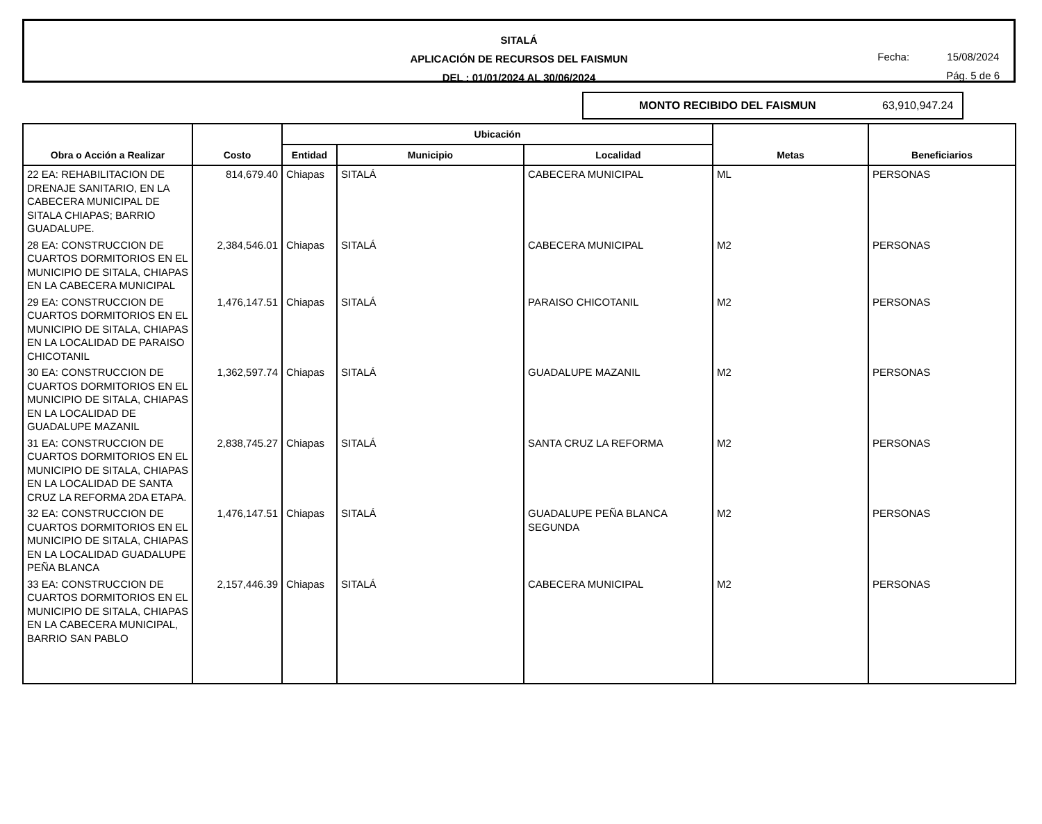SITALÁ
APLICACIÓN DE RECURSOS DEL FAISMUN
DEL : 01/01/2024 AL 30/06/2024
Fecha: 15/08/2024
Pág. 5 de 6
MONTO RECIBIDO DEL FAISMUN 63,910,947.24
| Obra o Acción a Realizar | Costo | Ubicación | | | Metas | Beneficiarios |
| --- | --- | --- | --- | --- | --- | --- |
| | | Entidad | Municipio | Localidad | | |
| 22 EA: REHABILITACION DE DRENAJE SANITARIO, EN LA CABECERA MUNICIPAL DE SITALA CHIAPAS; BARRIO GUADALUPE. | 814,679.40 | Chiapas | SITALÁ | CABECERA MUNICIPAL | ML | PERSONAS |
| 28 EA: CONSTRUCCION DE CUARTOS DORMITORIOS EN EL MUNICIPIO DE SITALA, CHIAPAS EN LA CABECERA MUNICIPAL | 2,384,546.01 | Chiapas | SITALÁ | CABECERA MUNICIPAL | M2 | PERSONAS |
| 29 EA: CONSTRUCCION DE CUARTOS DORMITORIOS EN EL MUNICIPIO DE SITALA, CHIAPAS EN LA LOCALIDAD DE PARAISO CHICOTANIL | 1,476,147.51 | Chiapas | SITALÁ | PARAISO CHICOTANIL | M2 | PERSONAS |
| 30 EA: CONSTRUCCION DE CUARTOS DORMITORIOS EN EL MUNICIPIO DE SITALA, CHIAPAS EN LA LOCALIDAD DE GUADALUPE MAZANIL | 1,362,597.74 | Chiapas | SITALÁ | GUADALUPE MAZANIL | M2 | PERSONAS |
| 31 EA: CONSTRUCCION DE CUARTOS DORMITORIOS EN EL MUNICIPIO DE SITALA, CHIAPAS EN LA LOCALIDAD DE SANTA CRUZ LA REFORMA 2DA ETAPA. | 2,838,745.27 | Chiapas | SITALÁ | SANTA CRUZ LA REFORMA | M2 | PERSONAS |
| 32 EA: CONSTRUCCION DE CUARTOS DORMITORIOS EN EL MUNICIPIO DE SITALA, CHIAPAS EN LA LOCALIDAD GUADALUPE PEÑA BLANCA | 1,476,147.51 | Chiapas | SITALÁ | GUADALUPE PEÑA BLANCA SEGUNDA | M2 | PERSONAS |
| 33 EA: CONSTRUCCION DE CUARTOS DORMITORIOS EN EL MUNICIPIO DE SITALA, CHIAPAS EN LA CABECERA MUNICIPAL, BARRIO SAN PABLO | 2,157,446.39 | Chiapas | SITALÁ | CABECERA MUNICIPAL | M2 | PERSONAS |